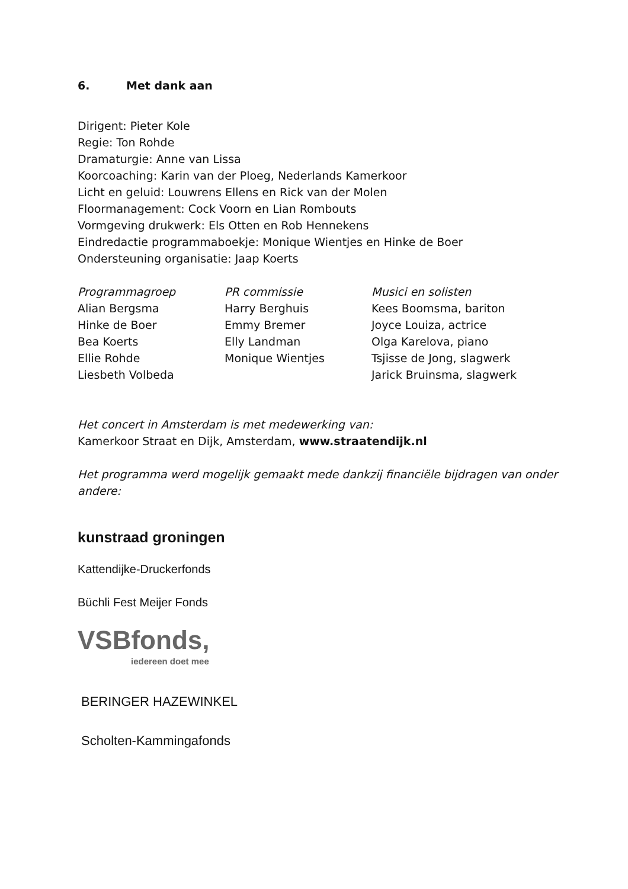6. Met dank aan
Dirigent: Pieter Kole
Regie: Ton Rohde
Dramaturgie: Anne van Lissa
Koorcoaching: Karin van der Ploeg, Nederlands Kamerkoor
Licht en geluid: Louwrens Ellens en Rick van der Molen
Floormanagement: Cock Voorn en Lian Rombouts
Vormgeving drukwerk: Els Otten en Rob Hennekens
Eindredactie programmaboekje: Monique Wientjes en Hinke de Boer
Ondersteuning organisatie: Jaap Koerts
Programmagroep
Alian Bergsma
Hinke de Boer
Bea Koerts
Ellie Rohde
Liesbeth Volbeda
PR commissie
Harry Berghuis
Emmy Bremer
Elly Landman
Monique Wientjes
Musici en solisten
Kees Boomsma, bariton
Joyce Louiza, actrice
Olga Karelova, piano
Tsjisse de Jong, slagwerk
Jarick Bruinsma, slagwerk
Het concert in Amsterdam is met medewerking van:
Kamerkoor Straat en Dijk, Amsterdam, www.straatendijk.nl
Het programma werd mogelijk gemaakt mede dankzij financiële bijdragen van onder andere:
kunstraad groningen
Kattendijke-Druckerfonds
Büchli Fest Meijer Fonds
VSBfonds,
iedereen doet mee
BERINGER HAZEWINKEL
Scholten-Kammingafonds